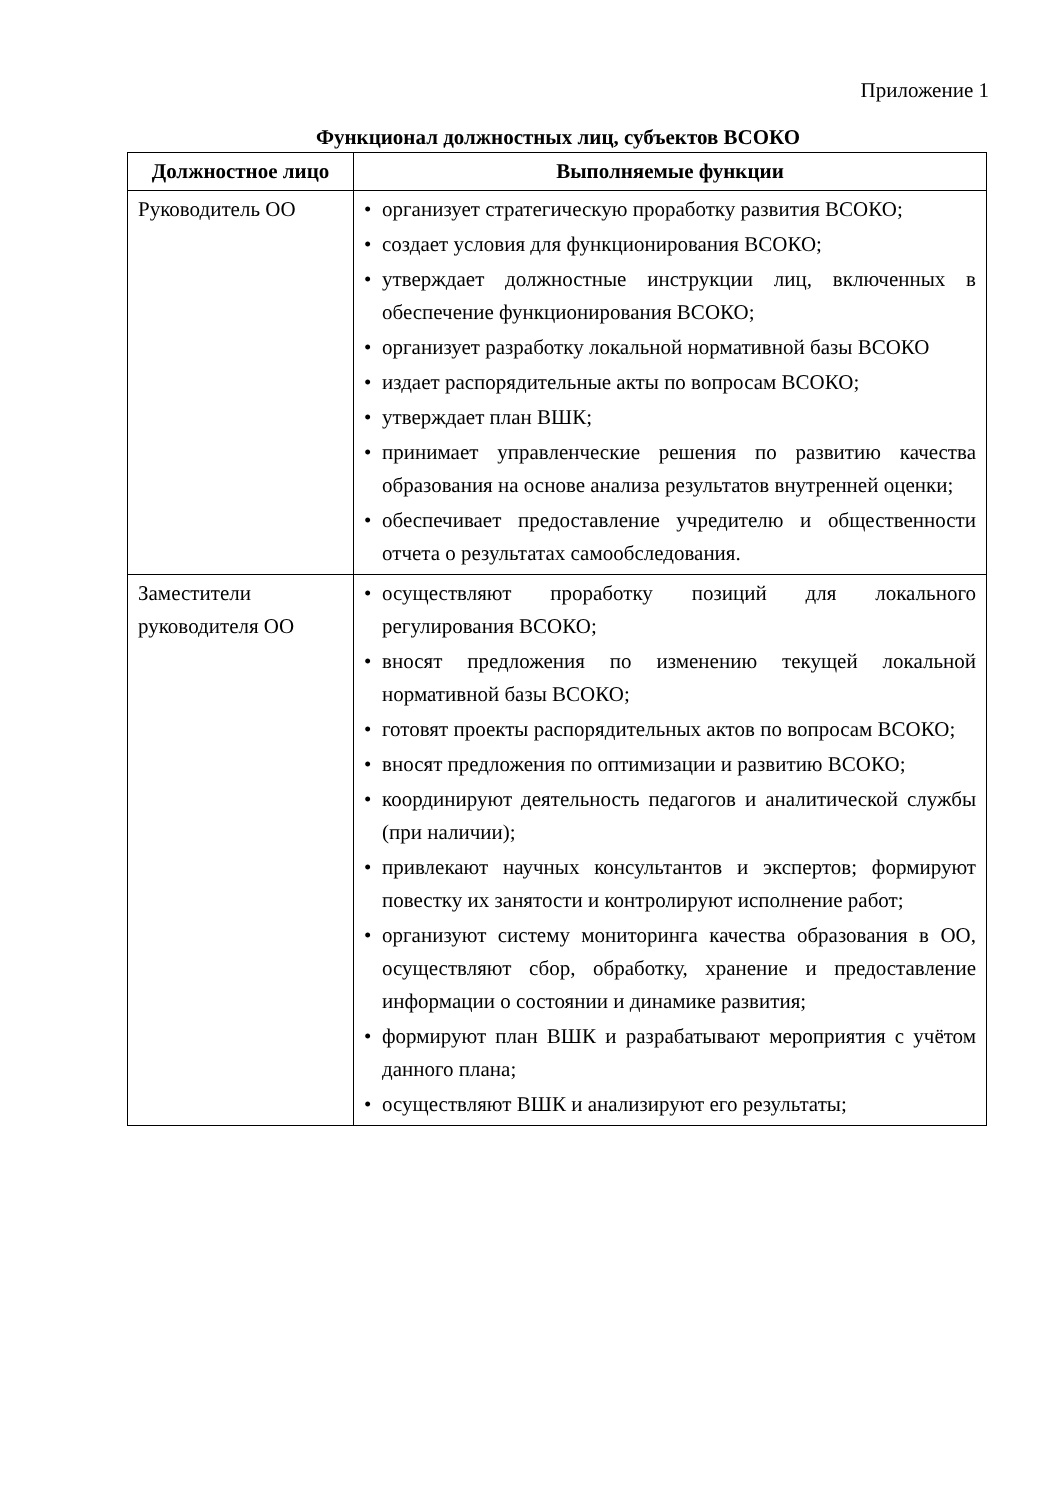Приложение 1
Функционал должностных лиц, субъектов ВСОКО
| Должностное лицо | Выполняемые функции |
| --- | --- |
| Руководитель ОО | • организует стратегическую проработку развития ВСОКО; • создает условия для функционирования ВСОКО; • утверждает должностные инструкции лиц, включенных в обеспечение функционирования ВСОКО; • организует разработку локальной нормативной базы ВСОКО • издает распорядительные акты по вопросам ВСОКО; • утверждает план ВШК; • принимает управленческие решения по развитию качества образования на основе анализа результатов внутренней оценки; • обеспечивает предоставление учредителю и общественности отчета о результатах самообследования. |
| Заместители руководителя ОО | • осуществляют проработку позиций для локального регулирования ВСОКО; • вносят предложения по изменению текущей локальной нормативной базы ВСОКО; • готовят проекты распорядительных актов по вопросам ВСОКО; • вносят предложения по оптимизации и развитию ВСОКО; • координируют деятельность педагогов и аналитической службы (при наличии); • привлекают научных консультантов и экспертов; формируют повестку их занятости и контролируют исполнение работ; • организуют систему мониторинга качества образования в ОО, осуществляют сбор, обработку, хранение и предоставление информации о состоянии и динамике развития; • формируют план ВШК и разрабатывают мероприятия с учётом данного плана; • осуществляют ВШК и анализируют его результаты; |